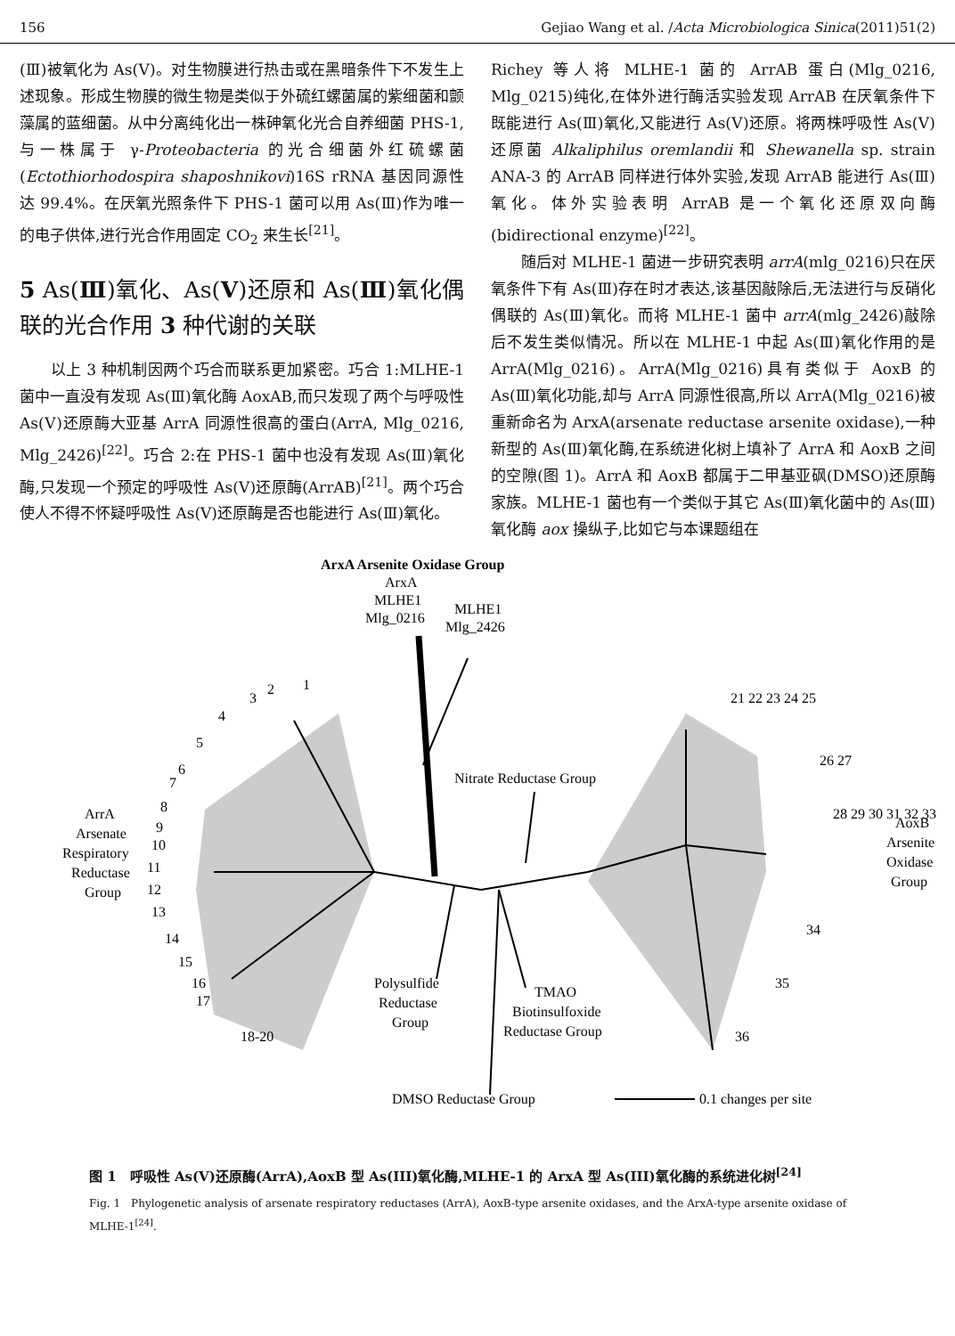156 Gejiao Wang et al. /Acta Microbiologica Sinica(2011)51(2)
(Ⅲ)被氧化为 As(Ⅴ)。对生物膜进行热击或在黑暗条件下不发生上述现象。形成生物膜的微生物是类似于外硫红螺菌属的紫细菌和颤藻属的蓝细菌。从中分离纯化出一株砷氧化光合自养细菌 PHS-1,与一株属于 γ-Proteobacteria 的光合细菌外红硫螺菌(Ectothiorhodospira shaposhnikovi)16S rRNA 基因同源性达 99.4%。在厌氧光照条件下 PHS-1 菌可以用 As(Ⅲ)作为唯一的电子供体,进行光合作用固定 CO<sub>2</sub> 来生长<sup>[21]</sup>。
5 As(Ⅲ)氧化、As(Ⅴ)还原和 As(Ⅲ)氧化偶联的光合作用 3 种代谢的关联
　　以上 3 种机制因两个巧合而联系更加紧密。巧合 1:MLHE-1 菌中一直没有发现 As(Ⅲ)氧化酶 AoxAB,而只发现了两个与呼吸性 As(Ⅴ)还原酶大亚基 ArrA 同源性很高的蛋白(ArrA, Mlg_0216, Mlg_2426)<sup>[22]</sup>。巧合 2:在 PHS-1 菌中也没有发现 As(Ⅲ)氧化酶,只发现一个预定的呼吸性 As(Ⅴ)还原酶(ArrAB)<sup>[21]</sup>。两个巧合使人不得不怀疑呼吸性 As(Ⅴ)还原酶是否也能进行 As(Ⅲ)氧化。
Richey 等人将 MLHE-1 菌的 ArrAB 蛋白(Mlg_0216, Mlg_0215)纯化,在体外进行酶活实验发现 ArrAB 在厌氧条件下既能进行 As(Ⅲ)氧化,又能进行 As(Ⅴ)还原。将两株呼吸性 As(Ⅴ)还原菌 Alkaliphilus oremlandii 和 Shewanella sp. strain ANA-3 的 ArrAB 同样进行体外实验,发现 ArrAB 能进行 As(Ⅲ)氧化。体外实验表明 ArrAB 是一个氧化还原双向酶(bidirectional enzyme)<sup>[22]</sup>。
　　随后对 MLHE-1 菌进一步研究表明 arrA(mlg_0216)只在厌氧条件下有 As(Ⅲ)存在时才表达,该基因敲除后,无法进行与反硝化偶联的 As(Ⅲ)氧化。而将 MLHE-1 菌中 arrA(mlg_2426)敲除后不发生类似情况。所以在 MLHE-1 中起 As(Ⅲ)氧化作用的是 ArrA(Mlg_0216)。ArrA(Mlg_0216)具有类似于 AoxB 的 As(Ⅲ)氧化功能,却与 ArrA 同源性很高,所以 ArrA(Mlg_0216)被重新命名为 ArxA(arsenate reductase arsenite oxidase),一种新型的 As(Ⅲ)氧化酶,在系统进化树上填补了 ArrA 和 AoxB 之间的空隙(图 1)。ArrA 和 AoxB 都属于二甲基亚砜(DMSO)还原酶家族。MLHE-1 菌也有一个类似于其它 As(Ⅲ)氧化菌中的 As(Ⅲ)氧化酶 aox 操纵子,比如它与本课题组在
ArxA Arsenite Oxidase Group
ArxA
MLHE1
Mlg_0216
MLHE1
Mlg_2426
Nitrate Reductase Group
ArrA
Arsenate
Respiratory
Reductase
Group
AoxB
Arsenite
Oxidase
Group
Polysulfide
Reductase
Group
TMAO
Biotinsulfoxide
Reductase Group
DMSO Reductase Group
0.1 changes per site
1
2
3
4
5
6
7
8
9
10
11
12
13
14
15
16
17
18-20
21 22 23 24 25
26 27
28 29 30 31 32 33
34
35
36
图 1　呼吸性 As(V)还原酶(ArrA),AoxB 型 As(III)氧化酶,MLHE-1 的 ArxA 型 As(III)氧化酶的系统进化树<sup>[24]</sup>
Fig. 1　Phylogenetic analysis of arsenate respiratory reductases (ArrA), AoxB-type arsenite oxidases, and the ArxA-type arsenite oxidase of MLHE-1<sup>[24]</sup>.